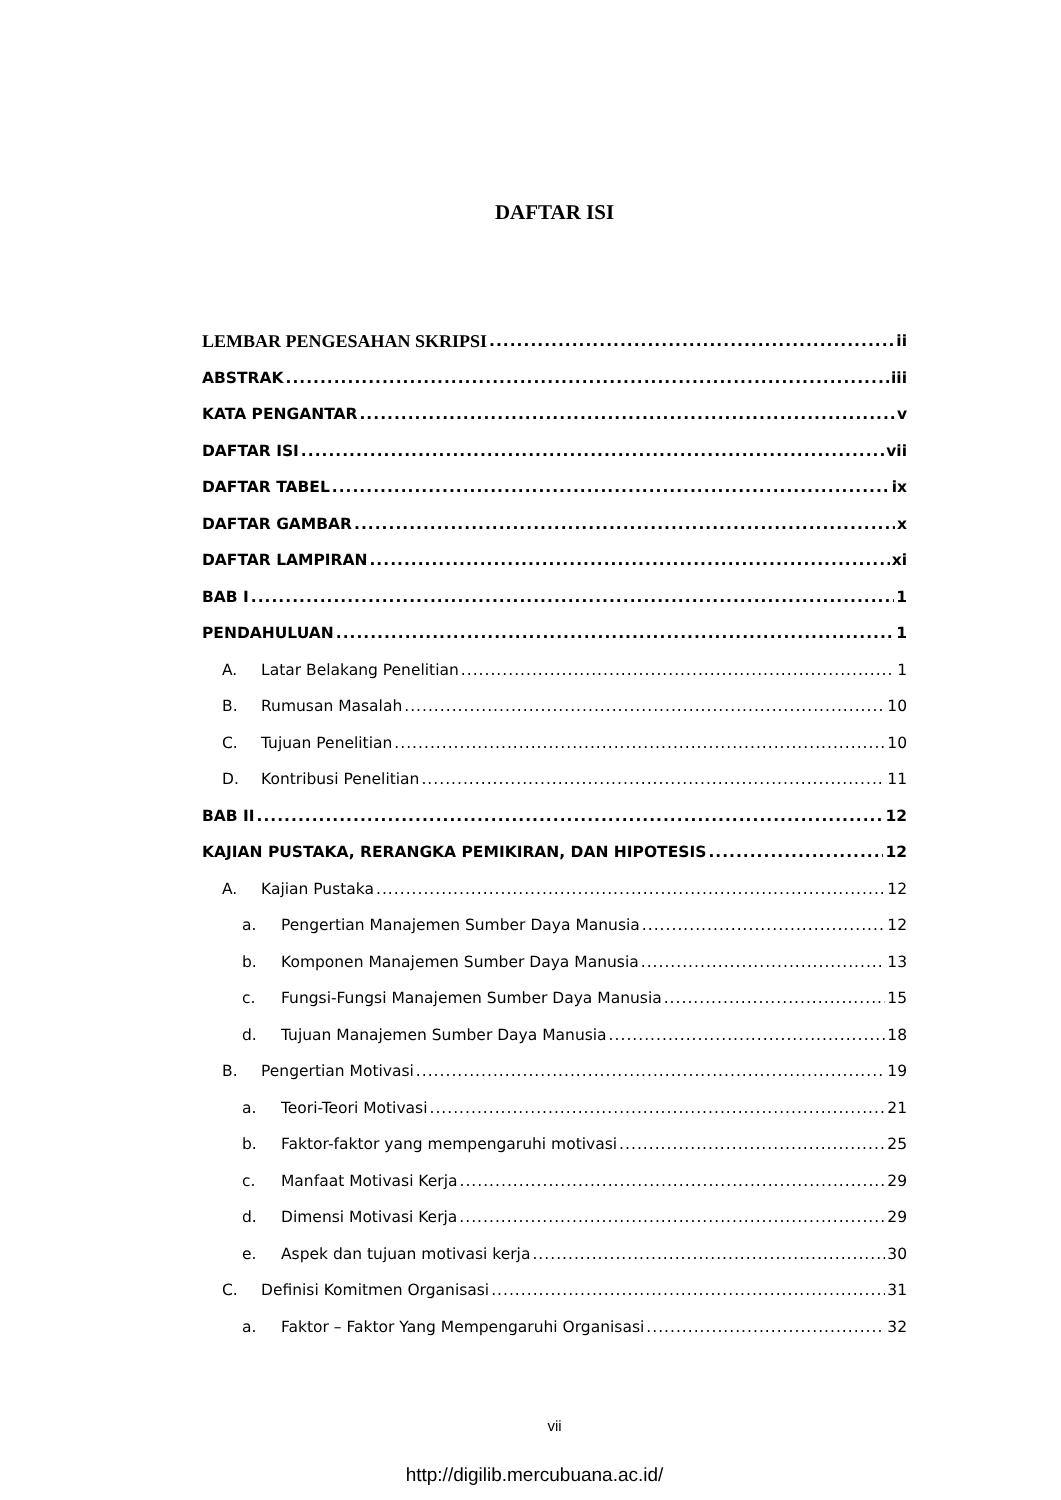DAFTAR ISI
LEMBAR PENGESAHAN SKRIPSI ii
ABSTRAK iii
KATA PENGANTAR v
DAFTAR ISI vii
DAFTAR TABEL ix
DAFTAR GAMBAR x
DAFTAR LAMPIRAN xi
BAB I 1
PENDAHULUAN 1
A. Latar Belakang Penelitian 1
B. Rumusan Masalah 10
C. Tujuan Penelitian 10
D. Kontribusi Penelitian 11
BAB II 12
KAJIAN PUSTAKA, RERANGKA PEMIKIRAN, DAN HIPOTESIS 12
A. Kajian Pustaka 12
a. Pengertian Manajemen Sumber Daya Manusia 12
b. Komponen Manajemen Sumber Daya Manusia 13
c. Fungsi-Fungsi Manajemen Sumber Daya Manusia 15
d. Tujuan Manajemen Sumber Daya Manusia 18
B. Pengertian Motivasi 19
a. Teori-Teori Motivasi 21
b. Faktor-faktor yang mempengaruhi motivasi 25
c. Manfaat Motivasi Kerja 29
d. Dimensi Motivasi Kerja 29
e. Aspek dan tujuan motivasi kerja 30
C. Definisi Komitmen Organisasi 31
a. Faktor – Faktor Yang Mempengaruhi Organisasi 32
vii
http://digilib.mercubuana.ac.id/